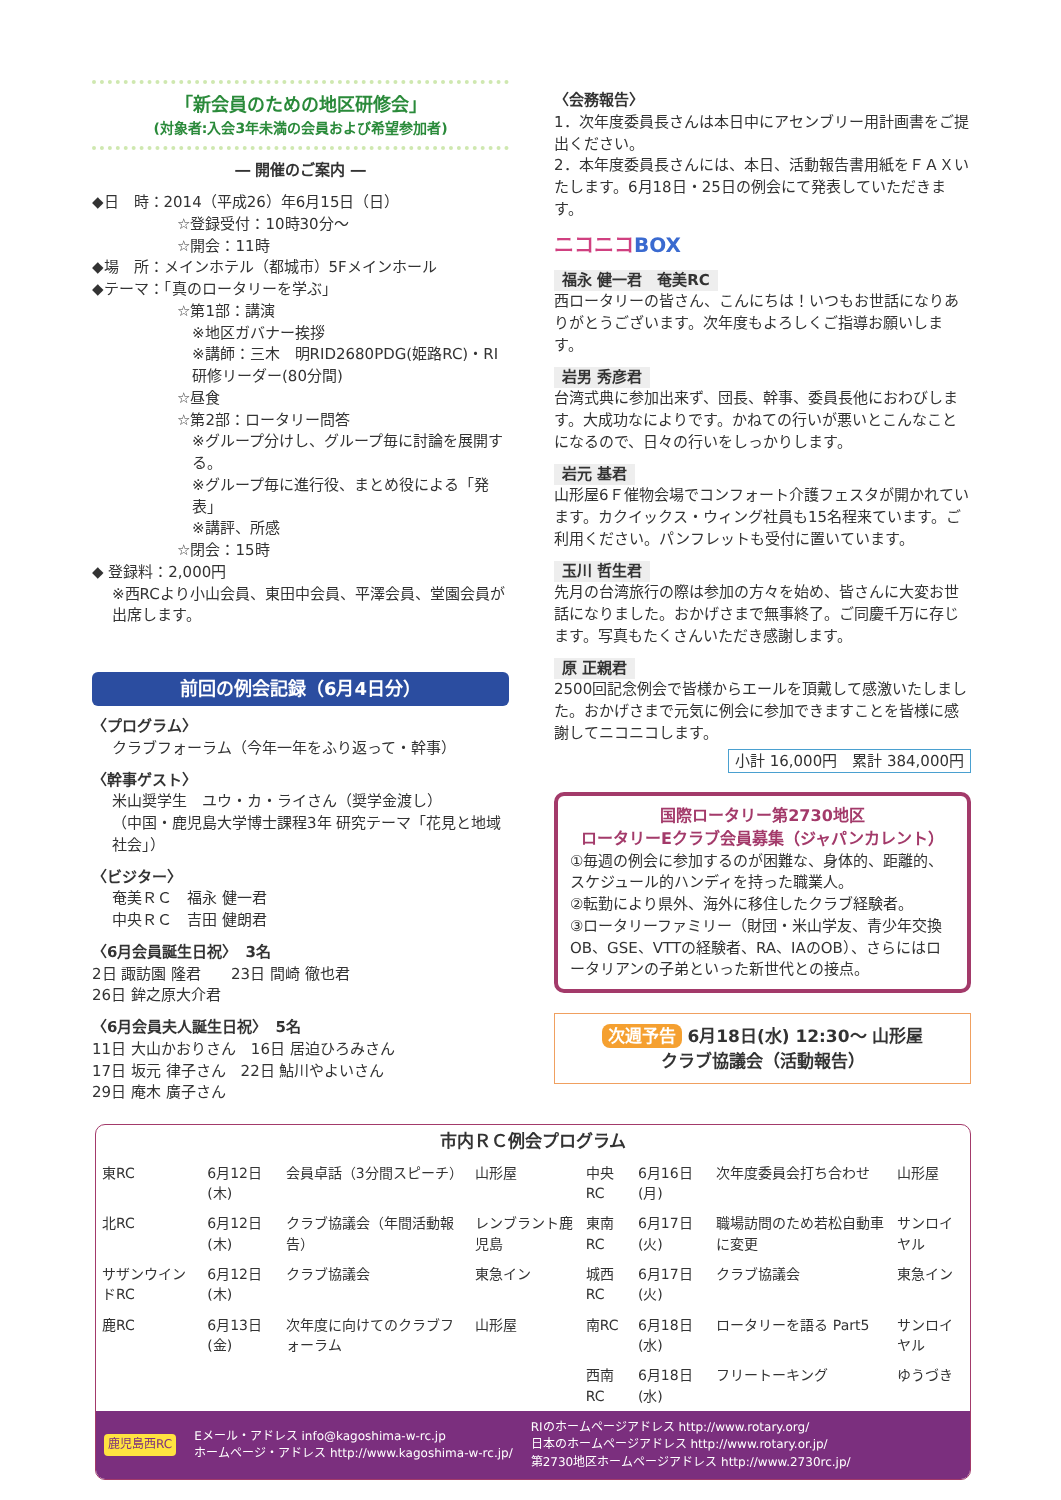「新会員のための地区研修会」
(対象者:入会3年未満の会員および希望参加者)
― 開催のご案内 ―
◆日　時：2014（平成26）年6月15日（日）
☆登録受付：10時30分～
☆開会：11時
◆場　所：メインホテル（都城市）5Fメインホール
◆テーマ：「真のロータリーを学ぶ」
☆第1部：講演
※地区ガバナー挨拶
※講師：三木　明RID2680PDG(姫路RC)・RI研修リーダー(80分間)
☆昼食
☆第2部：ロータリー問答
※グループ分けし、グループ毎に討論を展開する。
※グループ毎に進行役、まとめ役による「発表」
※講評、所感
☆閉会：15時
◆ 登録料：2,000円
※西RCより小山会員、東田中会員、平澤会員、堂園会員が出席します。
前回の例会記録（6月4日分）
〈プログラム〉
クラブフォーラム（今年一年をふり返って・幹事）
〈幹事ゲスト〉
米山奨学生　ユウ・カ・ライさん（奨学金渡し）
（中国・鹿児島大学博士課程3年 研究テーマ「花見と地域社会」）
〈ビジター〉
奄美ＲＣ　福永 健一君
中央ＲＣ　吉田 健朗君
〈6月会員誕生日祝〉　3名
2日 諏訪園 隆君　　23日 間崎 徹也君
26日 鉾之原大介君
〈6月会員夫人誕生日祝〉　5名
11日 大山かおりさん　16日 居迫ひろみさん
17日 坂元 律子さん　22日 鮎川やよいさん
29日 庵木 廣子さん
〈会務報告〉
1．次年度委員長さんは本日中にアセンブリー用計画書をご提出ください。
2．本年度委員長さんには、本日、活動報告書用紙をＦＡＸいたします。6月18日・25日の例会にて発表していただきます。
ニコニコBOX
福永 健一君　奄美RC
西ロータリーの皆さん、こんにちは！いつもお世話になりありがとうございます。次年度もよろしくご指導お願いします。
岩男 秀彦君
台湾式典に参加出来ず、団長、幹事、委員長他におわびします。大成功なによりです。かねての行いが悪いとこんなことになるので、日々の行いをしっかりします。
岩元 基君
山形屋6Ｆ催物会場でコンフォート介護フェスタが開かれています。カクイックス・ウィング社員も15名程来ています。ご利用ください。パンフレットも受付に置いています。
玉川 哲生君
先月の台湾旅行の際は参加の方々を始め、皆さんに大変お世話になりました。おかげさまで無事終了。ご同慶千万に存じます。写真もたくさんいただき感謝します。
原 正親君
2500回記念例会で皆様からエールを頂戴して感激いたしました。おかげさまで元気に例会に参加できますことを皆様に感謝してニコニコします。
小計 16,000円　累計 384,000円
国際ロータリー第2730地区
ロータリーEクラブ会員募集（ジャパンカレント）
①毎週の例会に参加するのが困難な、身体的、距離的、スケジュール的ハンディを持った職業人。
②転勤により県外、海外に移住したクラブ経験者。
③ロータリーファミリー（財団・米山学友、青少年交換OB、GSE、VTTの経験者、RA、IAのOB）、さらにはロータリアンの子弟といった新世代との接点。
次週予告 6月18日(水) 12:30～ 山形屋
クラブ協議会（活動報告）
市内ＲＣ例会プログラム
| 東RC | 6月12日(木) | 会員卓話（3分間スピーチ） | 山形屋 | 中央RC | 6月16日(月) | 次年度委員会打ち合わせ | 山形屋 |
| 北RC | 6月12日(木) | クラブ協議会（年間活動報告） | レンブラント鹿児島 | 東南RC | 6月17日(火) | 職場訪問のため若松自動車に変更 | サンロイヤル |
| サザンウインドRC | 6月12日(木) | クラブ協議会 | 東急イン | 城西RC | 6月17日(火) | クラブ協議会 | 東急イン |
| 鹿RC | 6月13日(金) | 次年度に向けてのクラブフォーラム | 山形屋 | 南RC | 6月18日(水) | ロータリーを語る Part5 | サンロイヤル |
| | | | | 西南RC | 6月18日(水) | フリートーキング | ゆうづき |
鹿児島西RC Eメール・アドレス info@kagoshima-w-rc.jp
ホームページ・アドレス http://www.kagoshima-w-rc.jp/ RIのホームページアドレス http://www.rotary.org/
日本のホームページアドレス http://www.rotary.or.jp/
第2730地区ホームページアドレス http://www.2730rc.jp/